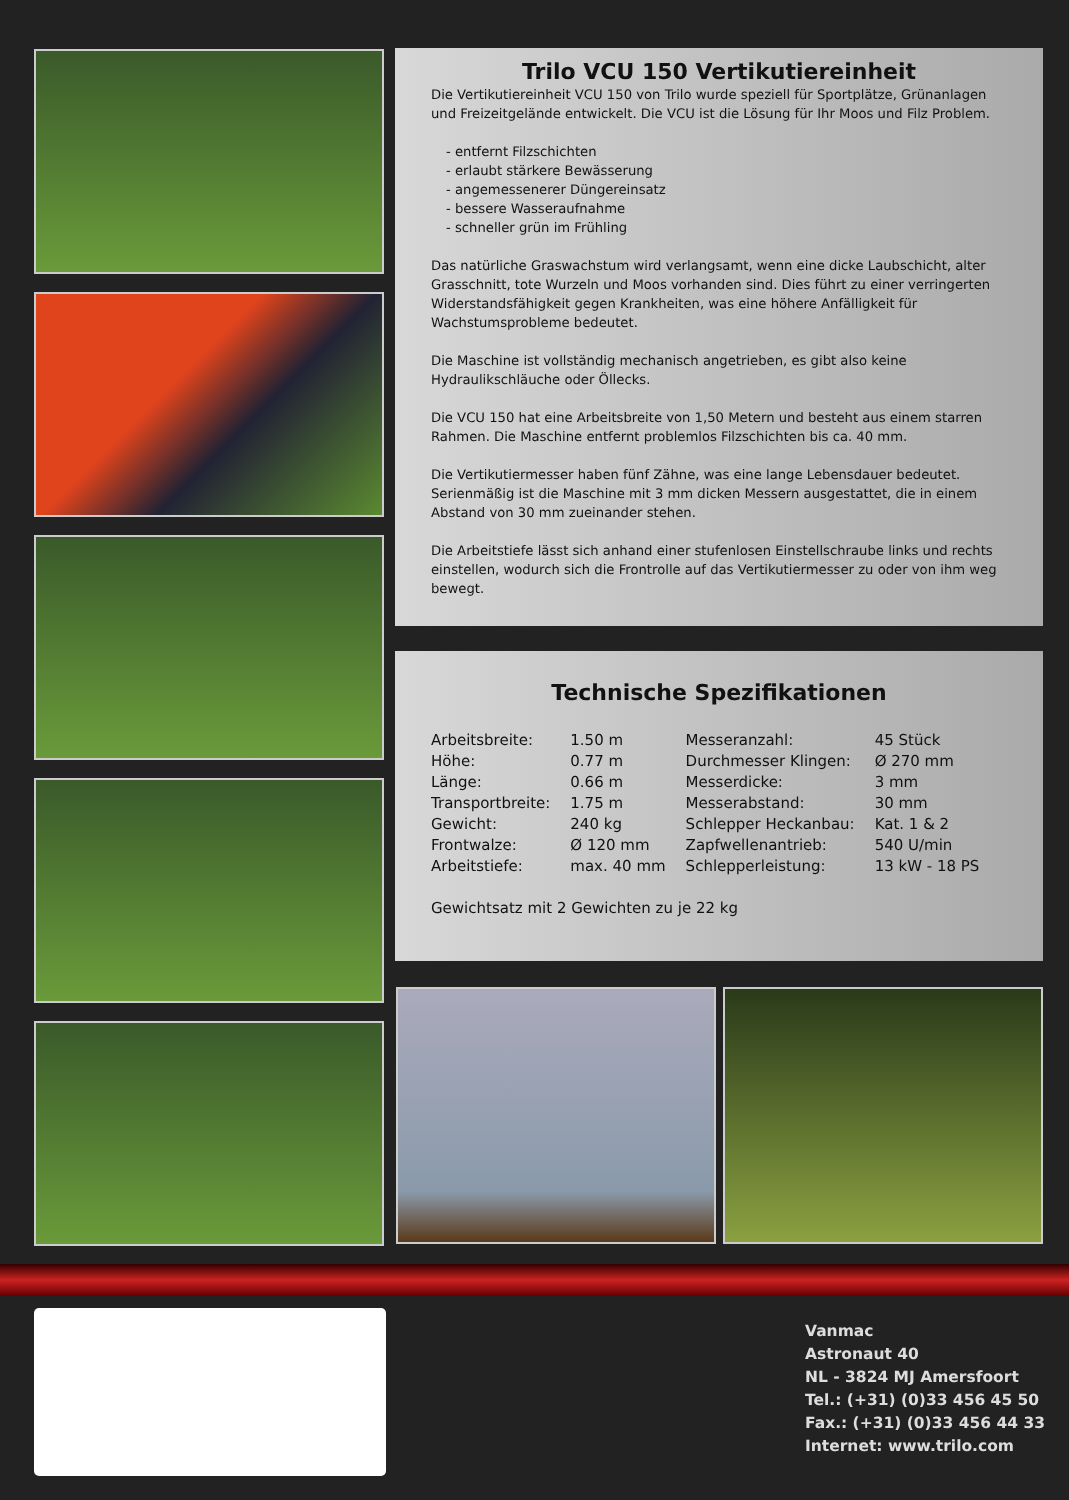Trilo VCU 150 Vertikutiereinheit
Die Vertikutiereinheit VCU 150 von Trilo wurde speziell für Sportplätze, Grünanlagen und Freizeitgelände entwickelt. Die VCU ist die Lösung für Ihr Moos und Filz Problem.
- entfernt Filzschichten
- erlaubt stärkere Bewässerung
- angemessenerer Düngereinsatz
- bessere Wasseraufnahme
- schneller grün im Frühling
Das natürliche Graswachstum wird verlangsamt, wenn eine dicke Laubschicht, alter Grasschnitt, tote Wurzeln und Moos vorhanden sind. Dies führt zu einer verringerten Widerstandsfähigkeit gegen Krankheiten, was eine höhere Anfälligkeit für Wachstumsprobleme bedeutet.
Die Maschine ist vollständig mechanisch angetrieben, es gibt also keine Hydraulikschläuche oder Öllecks.
Die VCU 150 hat eine Arbeitsbreite von 1,50 Metern und besteht aus einem starren Rahmen. Die Maschine entfernt problemlos Filzschichten bis ca. 40 mm.
Die Vertikutiermesser haben fünf Zähne, was eine lange Lebensdauer bedeutet. Serienmäßig ist die Maschine mit 3 mm dicken Messern ausgestattet, die in einem Abstand von 30 mm zueinander stehen.
Die Arbeitstiefe lässt sich anhand einer stufenlosen Einstellschraube links und rechts einstellen, wodurch sich die Frontrolle auf das Vertikutiermesser zu oder von ihm weg bewegt.
Technische Spezifikationen
| Arbeitsbreite: | 1.50 m | Messeranzahl: | 45 Stück |
| Höhe: | 0.77 m | Durchmesser Klingen: | Ø 270 mm |
| Länge: | 0.66 m | Messerdicke: | 3 mm |
| Transportbreite: | 1.75 m | Messerabstand: | 30 mm |
| Gewicht: | 240 kg | Schlepper Heckanbau: | Kat. 1 & 2 |
| Frontwalze: | Ø 120 mm | Zapfwellenantrieb: | 540 U/min |
| Arbeitstiefe: | max. 40 mm | Schlepperleistung: | 13 kW - 18 PS |
Gewichtsatz mit 2 Gewichten zu je 22 kg
Vanmac
Astronaut 40
NL - 3824 MJ Amersfoort
Tel.: (+31) (0)33 456 45 50
Fax.: (+31) (0)33 456 44 33
Internet: www.trilo.com